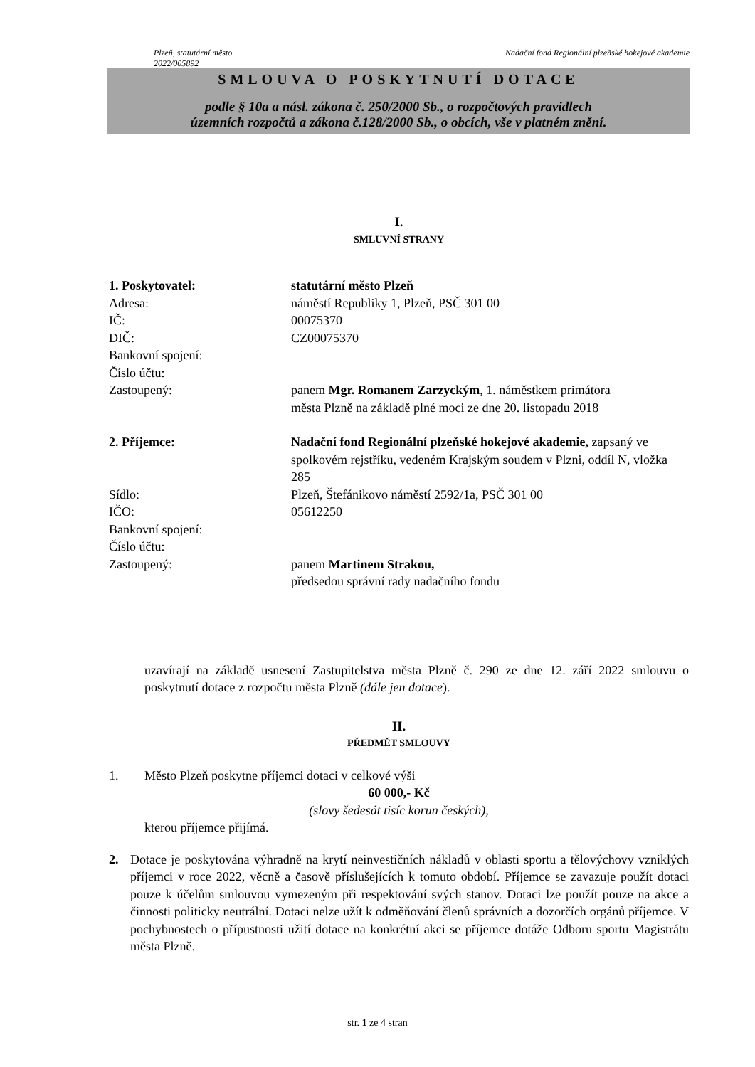Plzeň, statutární město
2022/005892
Nadační fond Regionální plzeňské hokejové akademie
SMLOUVA O POSKYTNUTÍ DOTACE
podle § 10a a násl. zákona č. 250/2000 Sb., o rozpočtových pravidlech
územních rozpočtů a zákona č.128/2000 Sb., o obcích, vše v platném znění.
I.
SMLUVNÍ STRANY
1. Poskytovatel: statutární město Plzeň
Adresa: náměstí Republiky 1, Plzeň, PSČ 301 00
IČ: 00075370
DIČ: CZ00075370
Bankovní spojení:
Číslo účtu:
Zastoupený: panem Mgr. Romanem Zarzyckým, 1. náměstkem primátora města Plzně na základě plné moci ze dne 20. listopadu 2018
2. Příjemce: Nadační fond Regionální plzeňské hokejové akademie, zapsaný ve spolkovém rejstříku, vedeném Krajským soudem v Plzni, oddíl N, vložka 285
Sídlo: Plzeň, Štefánikovo náměstí 2592/1a, PSČ 301 00
IČO: 05612250
Bankovní spojení:
Číslo účtu:
Zastoupený: panem Martinem Strakou,
předsedou správní rady nadačního fondu
uzavírají na základě usnesení Zastupitelstva města Plzně č. 290 ze dne 12. září 2022 smlouvu o poskytnutí dotace z rozpočtu města Plzně (dále jen dotace).
II.
PŘEDMĚT SMLOUVY
1. Město Plzeň poskytne příjemci dotaci v celkové výši
60 000,- Kč
(slovy šedesát tisíc korun českých),
kterou příjemce přijímá.
2. Dotace je poskytována výhradně na krytí neinvestičních nákladů v oblasti sportu a tělovýchovy vzniklých příjemci v roce 2022, věcně a časově příslušejících k tomuto období. Příjemce se zavazuje použít dotaci pouze k účelům smlouvou vymezeným při respektování svých stanov. Dotaci lze použít pouze na akce a činnosti politicky neutrální. Dotaci nelze užít k odměňování členů správních a dozorčích orgánů příjemce. V pochybnostech o přípustnosti užití dotace na konkrétní akci se příjemce dotáže Odboru sportu Magistrátu města Plzně.
str. 1 ze 4 stran